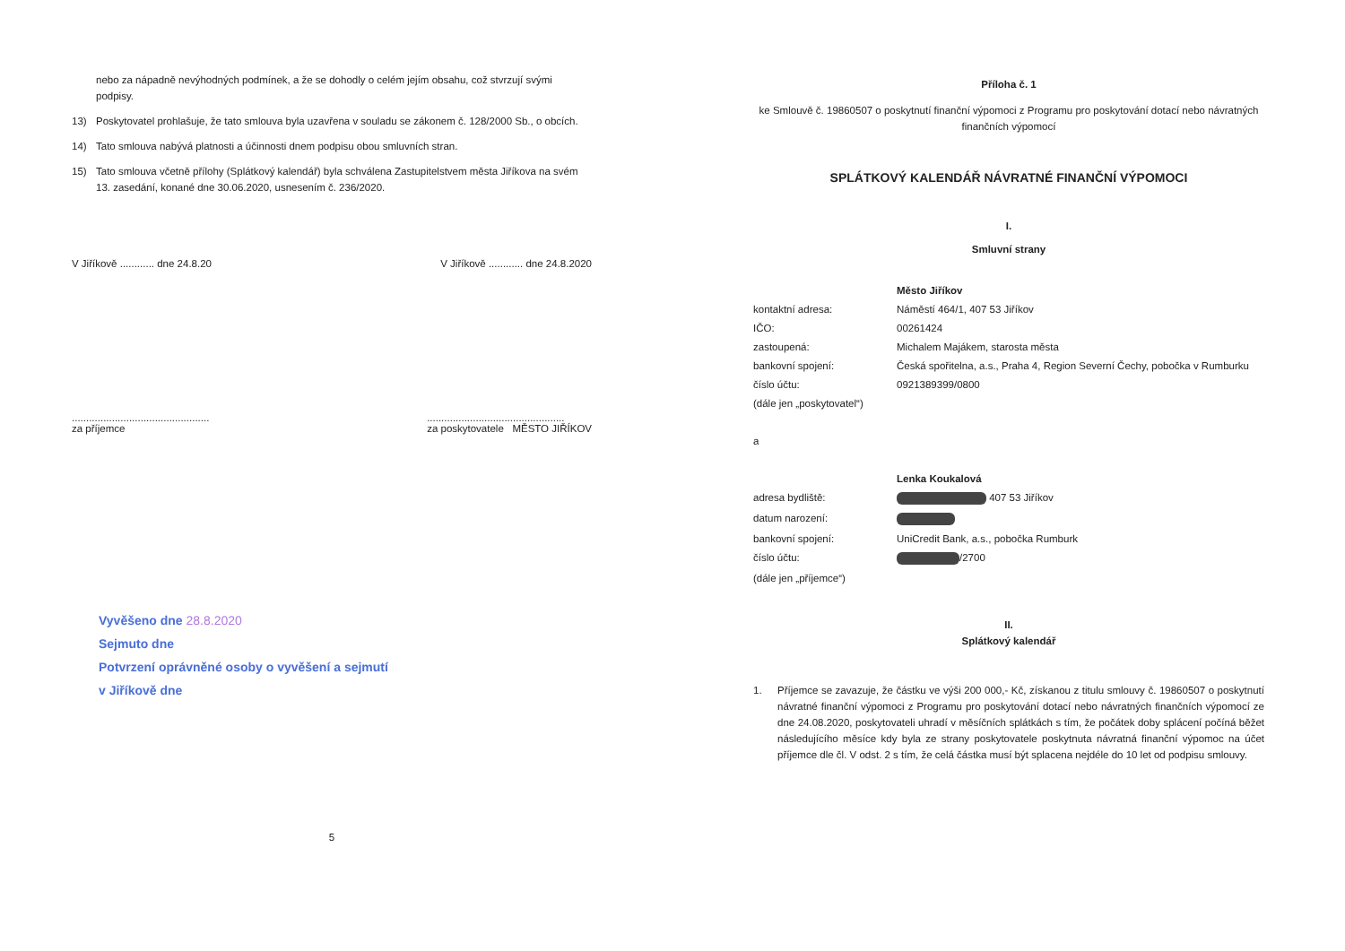nebo za nápadně nevýhodných podmínek, a že se dohodly o celém jejím obsahu, což stvrzují svými podpisy.
13) Poskytovatel prohlašuje, že tato smlouva byla uzavřena v souladu se zákonem č. 128/2000 Sb., o obcích.
14) Tato smlouva nabývá platnosti a účinnosti dnem podpisu obou smluvních stran.
15) Tato smlouva včetně přílohy (Splátkový kalendář) byla schválena Zastupitelstvem města Jiříkova na svém 13. zasedání, konané dne 30.06.2020, usnesením č. 236/2020.
V Jiříkově ............ dne 24.8.20 V Jiříkově ............ dne 24.8.2020
................................................
za příjemce................................................
za poskytovatele MĚSTO JIŘÍKOV
Vyvěšeno dne 28.8.2020
Sejmuto dne
Potvrzení oprávněné osoby o vyvěšení a sejmutí
v Jiříkově dne
5
Příloha č. 1
ke Smlouvě č. 19860507 o poskytnutí finanční výpomoci z Programu pro poskytování dotací nebo návratných finančních výpomocí
SPLÁTKOVÝ KALENDÁŘ NÁVRATNÉ FINANČNÍ VÝPOMOCI
I.
Smluvní strany
Město Jiříkov
kontaktní adresa: Náměstí 464/1, 407 53 Jiříkov
IČO: 00261424
zastoupená: Michalem Majákem, starosta města
bankovní spojení: Česká spořitelna, a.s., Praha 4, Region Severní Čechy, pobočka v Rumburku
číslo účtu: 0921389399/0800
(dále jen „poskytovatel“)
a
Lenka Koukalová
adresa bydliště: 407 53 Jiříkov
datum narození:
bankovní spojení: UniCredit Bank, a.s., pobočka Rumburk
číslo účtu: /2700
(dále jen „příjemce“)
II.
Splátkový kalendář
1. Příjemce se zavazuje, že částku ve výši 200 000,- Kč, získanou z titulu smlouvy č. 19860507 o poskytnutí návratné finanční výpomoci z Programu pro poskytování dotací nebo návratných finančních výpomocí ze dne 24.08.2020, poskytovateli uhradí v měsíčních splátkách s tím, že počátek doby splácení počíná běžet následujícího měsíce kdy byla ze strany poskytovatele poskytnuta návratná finanční výpomoc na účet příjemce dle čl. V odst. 2 s tím, že celá částka musí být splacena nejdéle do 10 let od podpisu smlouvy.